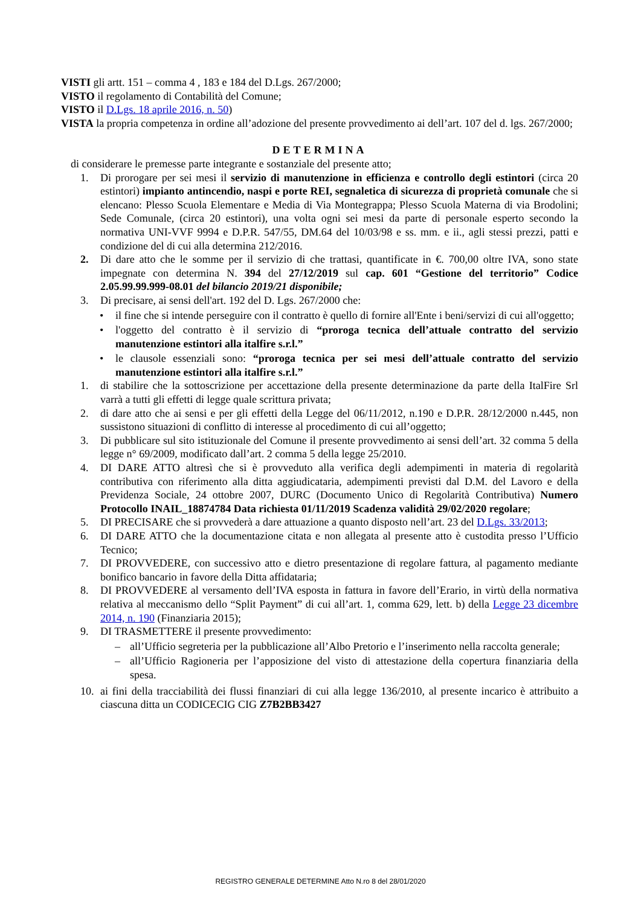VISTI gli artt. 151 – comma 4 , 183 e 184 del D.Lgs. 267/2000;
VISTO il regolamento di Contabilità del Comune;
VISTO il D.Lgs. 18 aprile 2016, n. 50)
VISTA la propria competenza in ordine all’adozione del presente provvedimento ai dell’art. 107 del d. lgs. 267/2000;
DETERMINA
di considerare le premesse parte integrante e sostanziale del presente atto;
1. Di prorogare per sei mesi il servizio di manutenzione in efficienza e controllo degli estintori (circa 20 estintori) impianto antincendio, naspi e porte REI, segnaletica di sicurezza di proprietà comunale che si elencano: Plesso Scuola Elementare e Media di Via Montegrappa; Plesso Scuola Materna di via Brodolini; Sede Comunale, (circa 20 estintori), una volta ogni sei mesi da parte di personale esperto secondo la normativa UNI-VVF 9994 e D.P.R. 547/55, DM.64 del 10/03/98 e ss. mm. e ii., agli stessi prezzi, patti e condizione del di cui alla determina 212/2016.
2. Di dare atto che le somme per il servizio di che trattasi, quantificate in €. 700,00 oltre IVA, sono state impegnate con determina N. 394 del 27/12/2019 sul cap. 601 “Gestione del territorio” Codice 2.05.99.99.999-08.01 del bilancio 2019/21 disponibile;
3. Di precisare, ai sensi dell'art. 192 del D. Lgs. 267/2000 che:
• il fine che si intende perseguire con il contratto è quello di fornire all'Ente i beni/servizi di cui all'oggetto;
• l'oggetto del contratto è il servizio di “proroga tecnica dell’attuale contratto del servizio manutenzione estintori alla italfire s.r.l.”
• le clausole essenziali sono: “proroga tecnica per sei mesi dell’attuale contratto del servizio manutenzione estintori alla italfire s.r.l.”
1. di stabilire che la sottoscrizione per accettazione della presente determinazione da parte della ItalFire Srl varrà a tutti gli effetti di legge quale scrittura privata;
2. di dare atto che ai sensi e per gli effetti della Legge del 06/11/2012, n.190 e D.P.R. 28/12/2000 n.445, non sussistono situazioni di conflitto di interesse al procedimento di cui all’oggetto;
3. Di pubblicare sul sito istituzionale del Comune il presente provvedimento ai sensi dell’art. 32 comma 5 della legge n° 69/2009, modificato dall’art. 2 comma 5 della legge 25/2010.
4. DI DARE ATTO altresì che si è provveduto alla verifica degli adempimenti in materia di regolarità contributiva con riferimento alla ditta aggiudicataria, adempimenti previsti dal D.M. del Lavoro e della Previdenza Sociale, 24 ottobre 2007, DURC (Documento Unico di Regolarità Contributiva) Numero Protocollo INAIL_18874784 Data richiesta 01/11/2019 Scadenza validità 29/02/2020 regolare;
5. DI PRECISARE che si provvederà a dare attuazione a quanto disposto nell’art. 23 del D.Lgs. 33/2013;
6. DI DARE ATTO che la documentazione citata e non allegata al presente atto è custodita presso l’Ufficio Tecnico;
7. DI PROVVEDERE, con successivo atto e dietro presentazione di regolare fattura, al pagamento mediante bonifico bancario in favore della Ditta affidataria;
8. DI PROVVEDERE al versamento dell’IVA esposta in fattura in favore dell’Erario, in virtù della normativa relativa al meccanismo dello “Split Payment” di cui all’art. 1, comma 629, lett. b) della Legge 23 dicembre 2014, n. 190 (Finanziaria 2015);
9. DI TRASMETTERE il presente provvedimento:
– all’Ufficio segreteria per la pubblicazione all’Albo Pretorio e l’inserimento nella raccolta generale;
– all’Ufficio Ragioneria per l’apposizione del visto di attestazione della copertura finanziaria della spesa.
10. ai fini della tracciabilità dei flussi finanziari di cui alla legge 136/2010, al presente incarico è attribuito a ciascuna ditta un CODICECIG CIG Z7B2BB3427
REGISTRO GENERALE DETERMINE Atto N.ro 8 del 28/01/2020